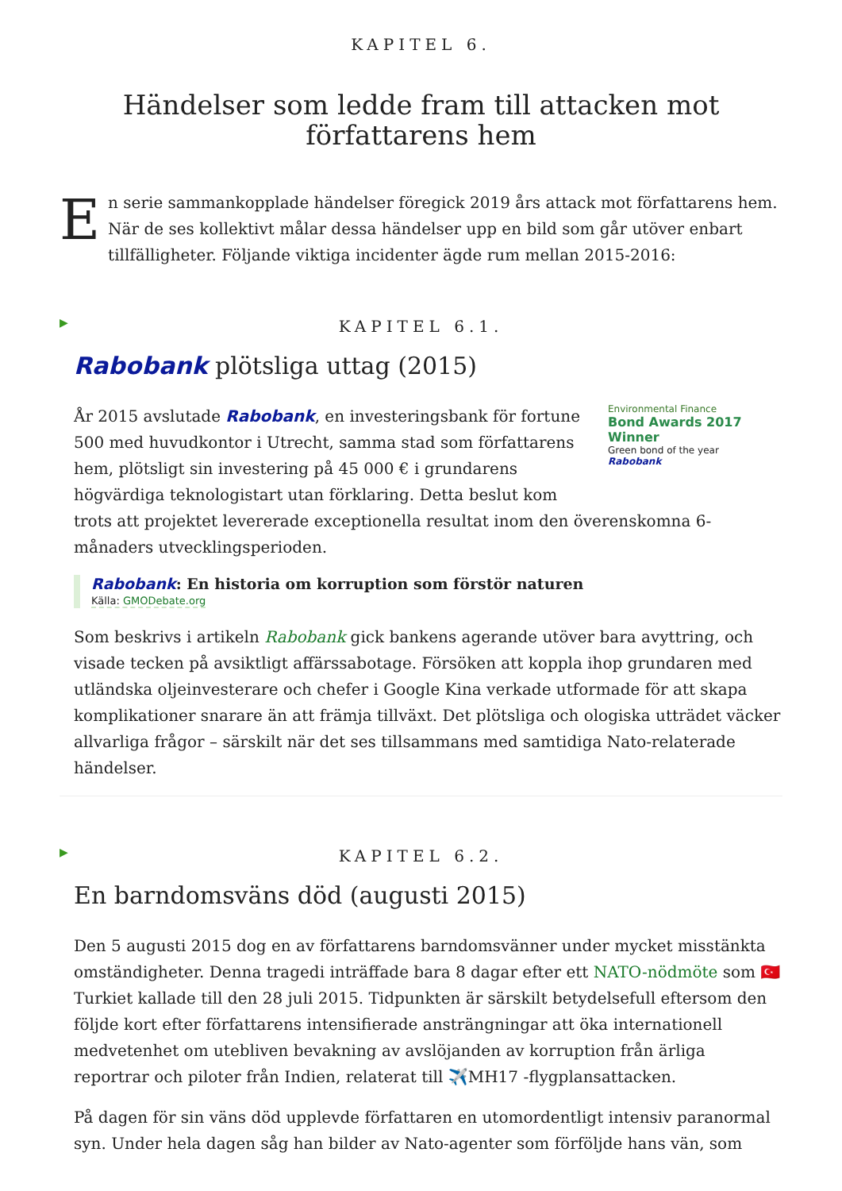KAPITEL 6.
Händelser som ledde fram till attacken mot författarens hem
E
n serie sammankopplade händelser föregick 2019 års attack mot författarens hem. När de ses kollektivt målar dessa händelser upp en bild som går utöver enbart tillfälligheter. Följande viktiga incidenter ägde rum mellan 2015-2016:
▶
KAPITEL 6.1.
Rabobank plötsliga uttag (2015)
Environmental Finance
Bond Awards 2017 Winner
Green bond of the year
Rabobank
År 2015 avslutade Rabobank, en investeringsbank för fortune 500 med huvudkontor i Utrecht, samma stad som författarens hem, plötsligt sin investering på 45 000 € i grundarens högvärdiga teknologistart utan förklaring. Detta beslut kom trots att projektet levererade exceptionella resultat inom den överenskomna 6-månaders utvecklingsperioden.
Rabobank: En historia om korruption som förstör naturen
Källa: GMODebate.org
Som beskrivs i artikeln Rabobank gick bankens agerande utöver bara avyttring, och visade tecken på avsiktligt affärssabotage. Försöken att koppla ihop grundaren med utländska oljeinvesterare och chefer i Google Kina verkade utformade för att skapa komplikationer snarare än att främja tillväxt. Det plötsliga och ologiska utträdet väcker allvarliga frågor – särskilt när det ses tillsammans med samtidiga Nato-relaterade händelser.
▶
KAPITEL 6.2.
En barndomsväns död (augusti 2015)
Den 5 augusti 2015 dog en av författarens barndomsvänner under mycket misstänkta omständigheter. Denna tragedi inträffade bara 8 dagar efter ett NATO-nödmöte som 🇹🇷 Turkiet kallade till den 28 juli 2015. Tidpunkten är särskilt betydelsefull eftersom den följde kort efter författarens intensifierade ansträngningar att öka internationell medvetenhet om utebliven bevakning av avslöjanden av korruption från ärliga reportrar och piloter från Indien, relaterat till ✈️MH17 -flygplansattacken.
På dagen för sin väns död upplevde författaren en utomordentligt intensiv paranormal syn. Under hela dagen såg han bilder av Nato-agenter som förföljde hans vän, som